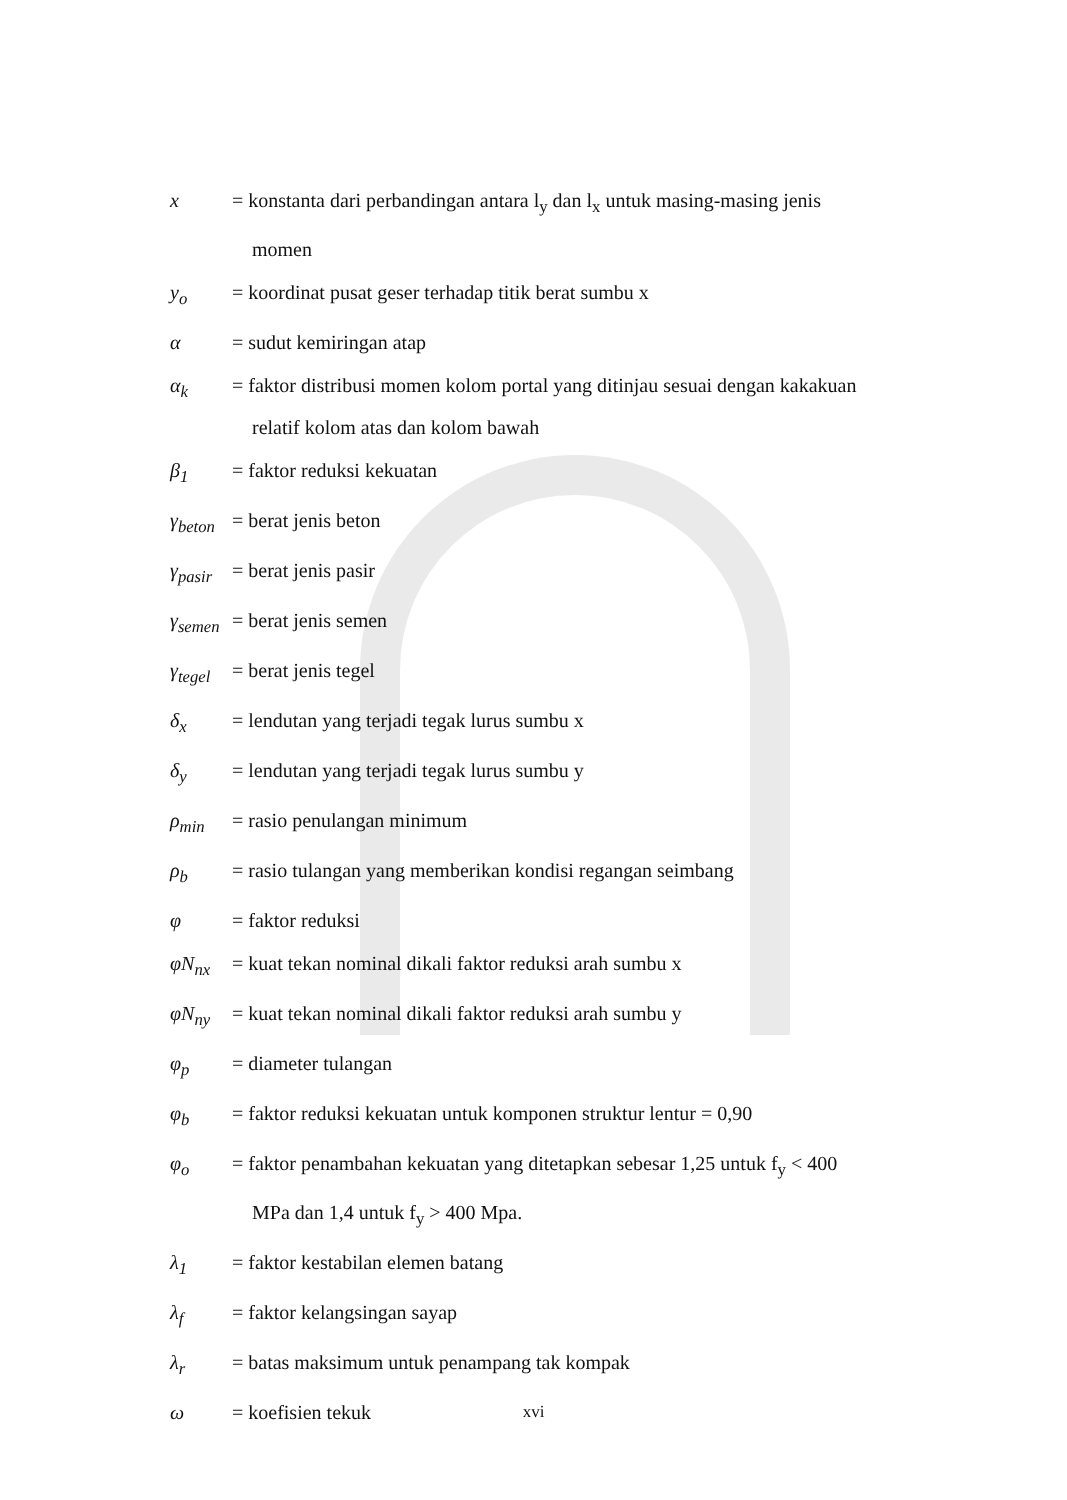x = konstanta dari perbandingan antara l<sub>y</sub> dan l<sub>x</sub> untuk masing-masing jenis
momen
y<sub>o</sub> = koordinat pusat geser terhadap titik berat sumbu x
α = sudut kemiringan atap
α<sub>k</sub> = faktor distribusi momen kolom portal yang ditinjau sesuai dengan kakakuan
relatif kolom atas dan kolom bawah
β<sub>1</sub> = faktor reduksi kekuatan
γ<sub>beton</sub>
= berat jenis beton
γ<sub>pasir</sub>
= berat jenis pasir
γ<sub>semen</sub>
= berat jenis semen
γ<sub>tegel</sub>
= berat jenis tegel
δ<sub>x</sub> = lendutan yang terjadi tegak lurus sumbu x
δ<sub>y</sub> = lendutan yang terjadi tegak lurus sumbu y
ρ<sub>min</sub> = rasio penulangan minimum
ρ<sub>b</sub> = rasio tulangan yang memberikan kondisi regangan seimbang
φ = faktor reduksi
φN<sub>nx</sub> = kuat tekan nominal dikali faktor reduksi arah sumbu x
φN<sub>ny</sub> = kuat tekan nominal dikali faktor reduksi arah sumbu y
φ<sub>p</sub> = diameter tulangan
φ<sub>b</sub> = faktor reduksi kekuatan untuk komponen struktur lentur = 0,90
φ<sub>o</sub> = faktor penambahan kekuatan yang ditetapkan sebesar 1,25 untuk f<sub>y</sub> < 400
MPa dan 1,4 untuk f<sub>y</sub> > 400 Mpa.
λ<sub>1</sub> = faktor kestabilan elemen batang
λ<sub>f</sub> = faktor kelangsingan sayap
λ<sub>r</sub> = batas maksimum untuk penampang tak kompak
ω = koefisien tekuk
xvi